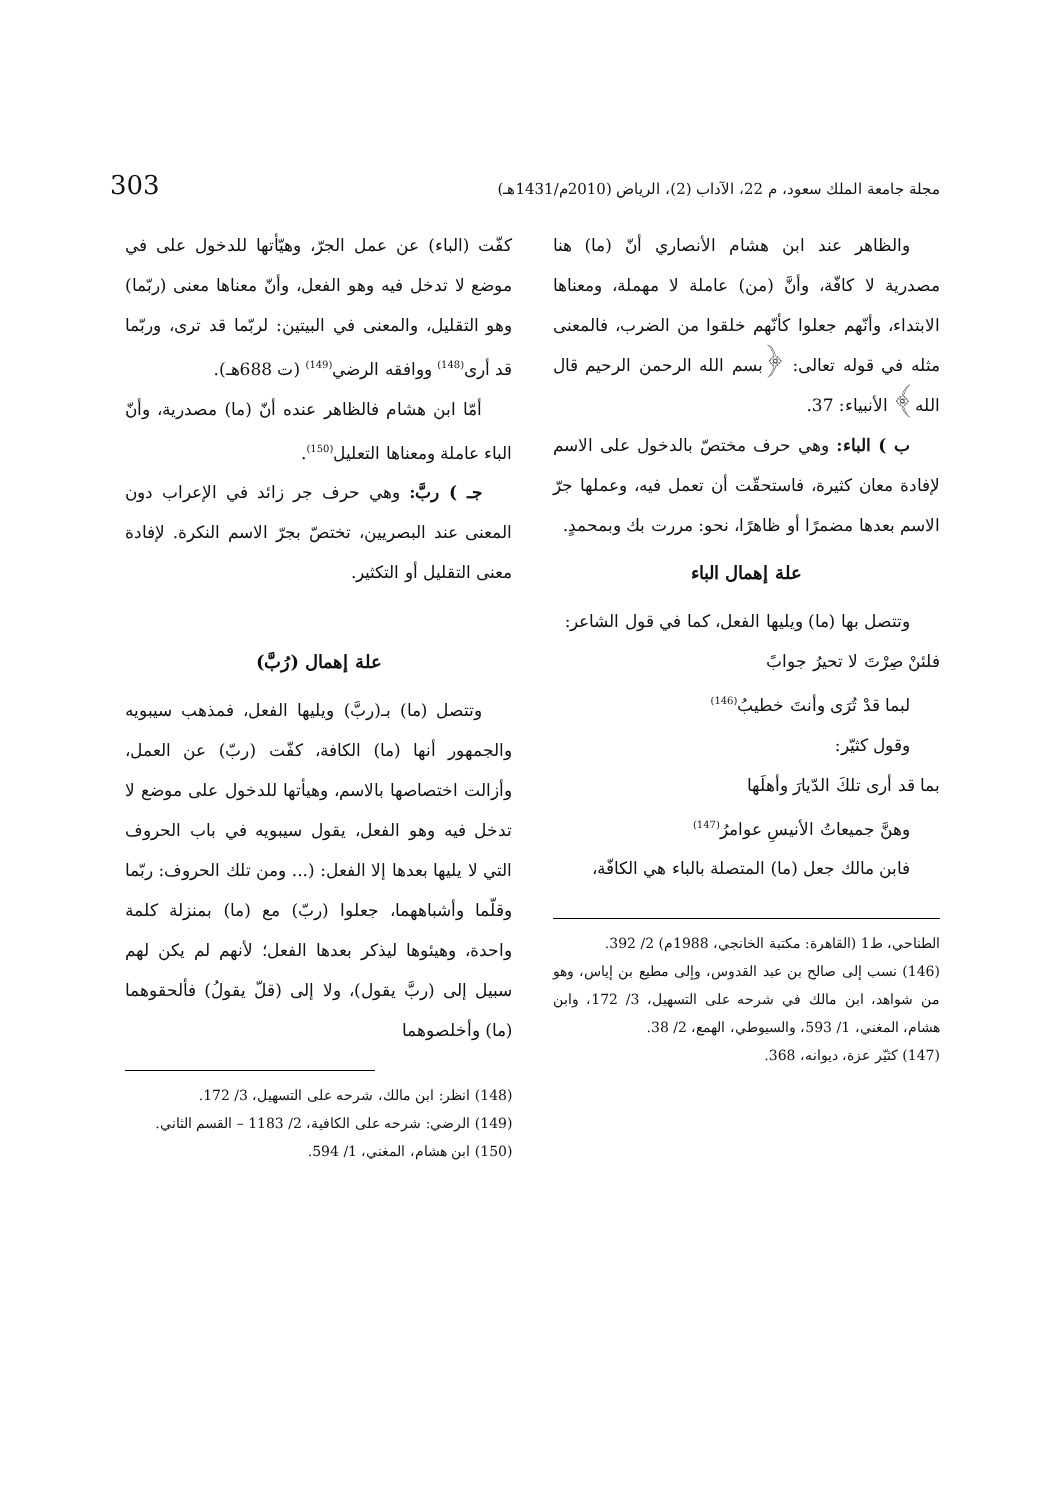مجلة جامعة الملك سعود، م 22، الآداب (2)، الرياض (2010م/1431هـ) 303
والظاهر عند ابن هشام الأنصاري أنّ (ما) هنا مصدرية لا كافّة، وأنَّ (من) عاملة لا مهملة، ومعناها الابتداء، وأنّهم جعلوا كأنّهم خلقوا من الضرب، فالمعنى مثله في قوله تعالى: ﴿بسم الله الرحمن الرحيم قال الله﴾ الأنبياء: 37.
ب ) الباء: وهي حرف مختصّ بالدخول على الاسم لإفادة معان كثيرة، فاستحقّت أن تعمل فيه، وعملها جرّ الاسم بعدها مضمرًا أو ظاهرًا، نحو: مررت بك وبمحمدٍ.
علة إهمال الباء
وتتصل بها (ما) ويليها الفعل، كما في قول الشاعر:
فلئنْ صِرْتَ لا تحيرُ جوابً
لبما قدْ تُرَى وأنتَ خطيبُ<sup>(146)</sup>
وقول كثيّر:
بما قد أرى تلكَ الدّيارَ وأهلَها
وهنَّ جميعاتُ الأنيسِ عوامرُ<sup>(147)</sup>
فابن مالك جعل (ما) المتصلة بالباء هي الكافّة،
الطناحي، ط1 (القاهرة: مكتبة الخانجي، 1988م) 2/ 392.
(146) نسب إلى صالح بن عبد القدوس، وإلى مطيع بن إياس، وهو من شواهد، ابن مالك في شرحه على التسهيل، 3/ 172، وابن هشام، المغني، 1/ 593، والسيوطي، الهمع، 2/ 38.
(147) كثيّر عزة، ديوانه، 368.
كفّت (الباء) عن عمل الجرّ، وهيّأتها للدخول على في موضع لا تدخل فيه وهو الفعل، وأنّ معناها معنى (ربّما) وهو التقليل، والمعنى في البيتين: لربّما قد ترى، وربّما قد أرى<sup>(148)</sup> ووافقه الرضي<sup>(149)</sup> (ت 688هـ).
أمّا ابن هشام فالظاهر عنده أنّ (ما) مصدرية، وأنّ الباء عاملة ومعناها التعليل<sup>(150)</sup>.
جـ ) ربَّ: وهي حرف جر زائد في الإعراب دون المعنى عند البصريين، تختصّ بجرّ الاسم النكرة. لإفادة معنى التقليل أو التكثير.
علة إهمال (رُبَّ)
وتتصل (ما) بـ(ربَّ) ويليها الفعل، فمذهب سيبويه والجمهور أنها (ما) الكافة، كفّت (ربّ) عن العمل، وأزالت اختصاصها بالاسم، وهيأتها للدخول على موضع لا تدخل فيه وهو الفعل، يقول سيبويه في باب الحروف التي لا يليها بعدها إلا الفعل: (... ومن تلك الحروف: ربّما وقلّما وأشباههما، جعلوا (ربّ) مع (ما) بمنزلة كلمة واحدة، وهيئوها ليذكر بعدها الفعل؛ لأنهم لم يكن لهم سبيل إلى (ربَّ يقول)، ولا إلى (قلّ يقولُ) فألحقوهما (ما) وأخلصوهما
(148) انظر: ابن مالك، شرحه على التسهيل، 3/ 172.
(149) الرضي: شرحه على الكافية، 2/ 1183 – القسم الثاني.
(150) ابن هشام، المغني، 1/ 594.